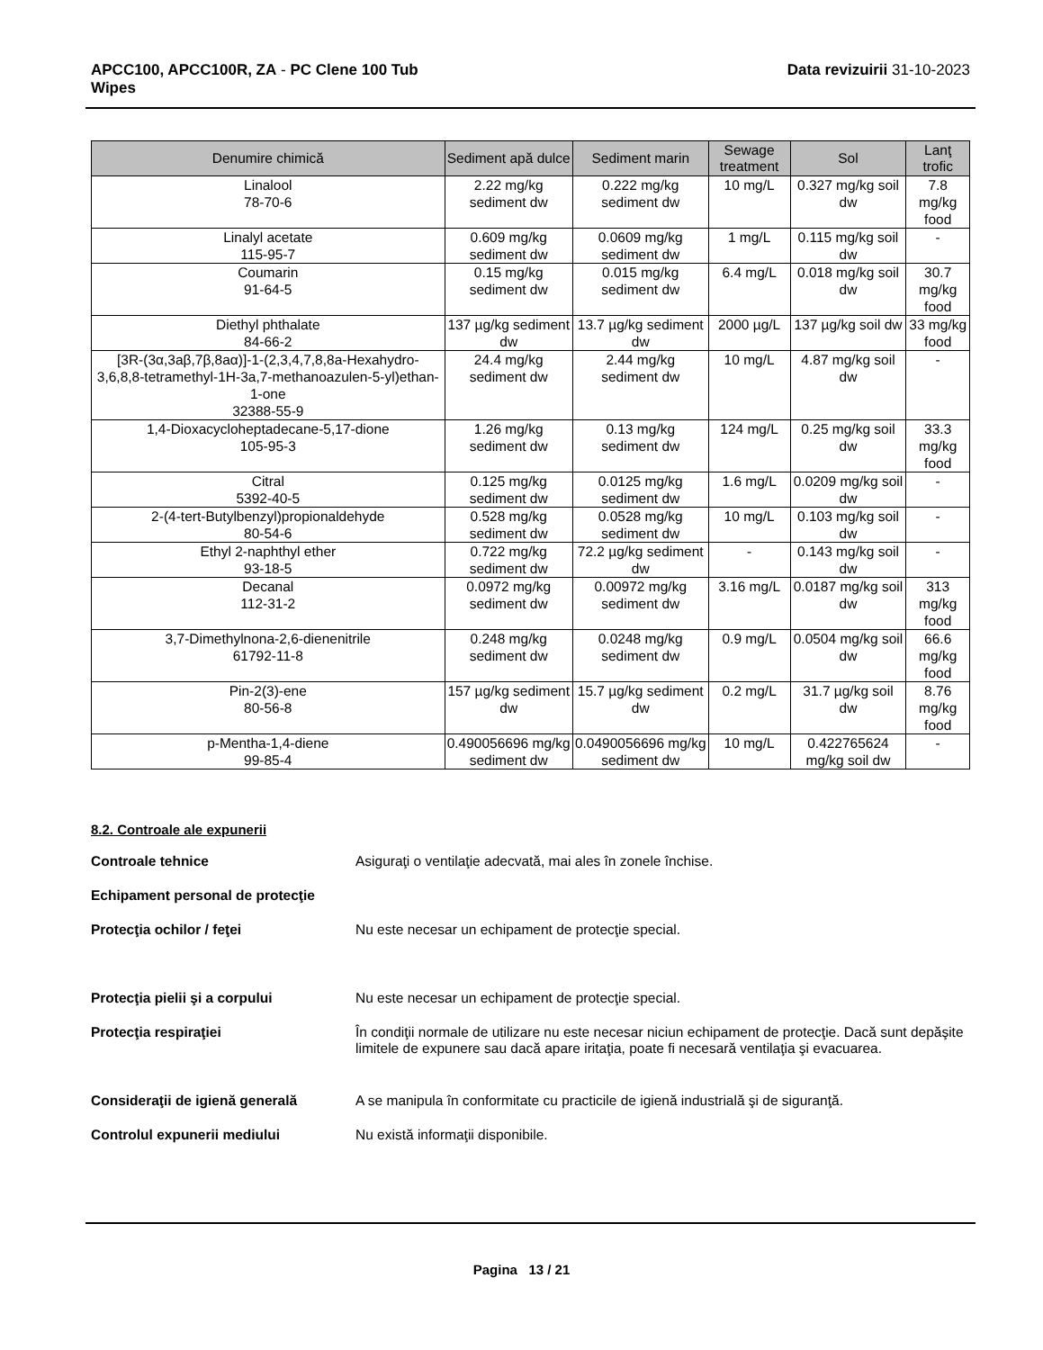APCC100, APCC100R, ZA - PC Clene 100 Tub
Wipes
Data revizuirii 31-10-2023
| Denumire chimică | Sediment apă dulce | Sediment marin | Sewage treatment | Sol | Lanţ trofic |
| --- | --- | --- | --- | --- | --- |
| Linalool 78-70-6 | 2.22 mg/kg sediment dw | 0.222 mg/kg sediment dw | 10 mg/L | 0.327 mg/kg soil dw | 7.8 mg/kg food |
| Linalyl acetate 115-95-7 | 0.609 mg/kg sediment dw | 0.0609 mg/kg sediment dw | 1 mg/L | 0.115 mg/kg soil dw | - |
| Coumarin 91-64-5 | 0.15 mg/kg sediment dw | 0.015 mg/kg sediment dw | 6.4 mg/L | 0.018 mg/kg soil dw | 30.7 mg/kg food |
| Diethyl phthalate 84-66-2 | 137 µg/kg sediment dw | 13.7 µg/kg sediment dw | 2000 µg/L | 137 µg/kg soil dw | 33 mg/kg food |
| [3R-(3α,3aβ,7β,8aα)]-1-(2,3,4,7,8,8a-Hexahydro-3,6,8,8-tetramethyl-1H-3a,7-methanoazulen-5-yl)ethan-1-one 32388-55-9 | 24.4 mg/kg sediment dw | 2.44 mg/kg sediment dw | 10 mg/L | 4.87 mg/kg soil dw | - |
| 1,4-Dioxacycloheptadecane-5,17-dione 105-95-3 | 1.26 mg/kg sediment dw | 0.13 mg/kg sediment dw | 124 mg/L | 0.25 mg/kg soil dw | 33.3 mg/kg food |
| Citral 5392-40-5 | 0.125 mg/kg sediment dw | 0.0125 mg/kg sediment dw | 1.6 mg/L | 0.0209 mg/kg soil dw | - |
| 2-(4-tert-Butylbenzyl)propionaldehyde 80-54-6 | 0.528 mg/kg sediment dw | 0.0528 mg/kg sediment dw | 10 mg/L | 0.103 mg/kg soil dw | - |
| Ethyl 2-naphthyl ether 93-18-5 | 0.722 mg/kg sediment dw | 72.2 µg/kg sediment dw | - | 0.143 mg/kg soil dw | - |
| Decanal 112-31-2 | 0.0972 mg/kg sediment dw | 0.00972 mg/kg sediment dw | 3.16 mg/L | 0.0187 mg/kg soil dw | 313 mg/kg food |
| 3,7-Dimethylnona-2,6-dienenitrile 61792-11-8 | 0.248 mg/kg sediment dw | 0.0248 mg/kg sediment dw | 0.9 mg/L | 0.0504 mg/kg soil dw | 66.6 mg/kg food |
| Pin-2(3)-ene 80-56-8 | 157 µg/kg sediment dw | 15.7 µg/kg sediment dw | 0.2 mg/L | 31.7 µg/kg soil dw | 8.76 mg/kg food |
| p-Mentha-1,4-diene 99-85-4 | 0.490056696 mg/kg sediment dw | 0.0490056696 mg/kg sediment dw | 10 mg/L | 0.422765624 mg/kg soil dw | - |
8.2. Controale ale expunerii
Controale tehnice Asiguraţi o ventilaţie adecvată, mai ales în zonele închise.
Echipament personal de protecţie
Protecţia ochilor / feţei Nu este necesar un echipament de protecţie special.
Protecţia pielii şi a corpului Nu este necesar un echipament de protecţie special.
Protecţia respiraţiei În condiţii normale de utilizare nu este necesar niciun echipament de protecţie. Dacă sunt depăşite limitele de expunere sau dacă apare iritaţia, poate fi necesară ventilaţia şi evacuarea.
Consideraţii de igienă generală A se manipula în conformitate cu practicile de igienă industrială şi de siguranţă.
Controlul expunerii mediului Nu există informaţii disponibile.
Pagina 13 / 21